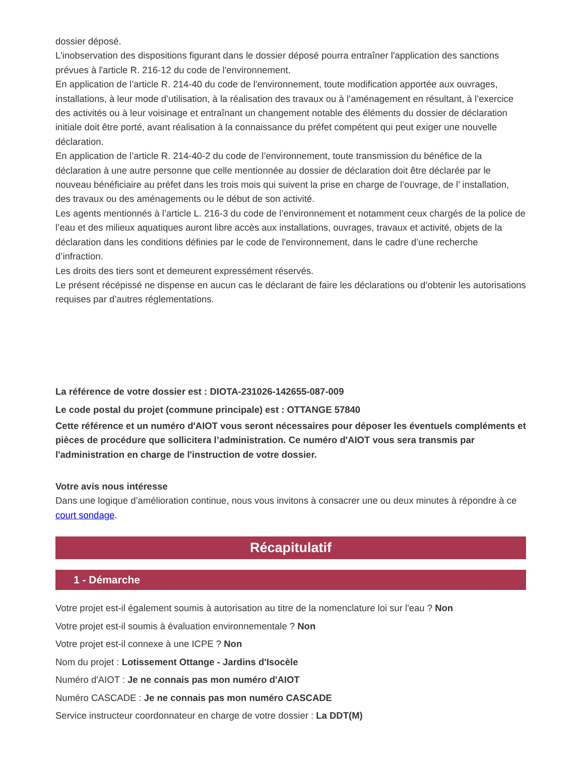dossier déposé.
L'inobservation des dispositions figurant dans le dossier déposé pourra entraîner l'application des sanctions prévues à l'article R. 216-12 du code de l'environnement.
En application de l’article R. 214-40 du code de l'environnement, toute modification apportée aux ouvrages, installations, à leur mode d’utilisation, à la réalisation des travaux ou à l’aménagement en résultant, à l’exercice des activités ou à leur voisinage et entraînant un changement notable des éléments du dossier de déclaration initiale doit être porté, avant réalisation à la connaissance du préfet compétent qui peut exiger une nouvelle déclaration.
En application de l’article R. 214-40-2 du code de l’environnement, toute transmission du bénéfice de la déclaration à une autre personne que celle mentionnée au dossier de déclaration doit être déclarée par le nouveau bénéficiaire au préfet dans les trois mois qui suivent la prise en charge de l’ouvrage, de l’ installation, des travaux ou des aménagements ou le début de son activité.
Les agents mentionnés à l’article L. 216-3 du code de l’environnement et notamment ceux chargés de la police de l’eau et des milieux aquatiques auront libre accès aux installations, ouvrages, travaux et activité, objets de la déclaration dans les conditions définies par le code de l'environnement, dans le cadre d’une recherche d’infraction.
Les droits des tiers sont et demeurent expressément réservés.
Le présent récépissé ne dispense en aucun cas le déclarant de faire les déclarations ou d’obtenir les autorisations requises par d’autres réglementations.
La référence de votre dossier est : DIOTA-231026-142655-087-009
Le code postal du projet (commune principale) est : OTTANGE 57840
Cette référence et un numéro d'AIOT vous seront nécessaires pour déposer les éventuels compléments et pièces de procédure que sollicitera l’administration. Ce numéro d'AIOT vous sera transmis par l'administration en charge de l'instruction de votre dossier.
Votre avis nous intéresse
Dans une logique d’amélioration continue, nous vous invitons à consacrer une ou deux minutes à répondre à ce court sondage.
Récapitulatif
1 - Démarche
Votre projet est-il également soumis à autorisation au titre de la nomenclature loi sur l'eau ? Non
Votre projet est-il soumis à évaluation environnementale ? Non
Votre projet est-il connexe à une ICPE ? Non
Nom du projet : Lotissement Ottange - Jardins d'Isocèle
Numéro d'AIOT : Je ne connais pas mon numéro d'AIOT
Numéro CASCADE : Je ne connais pas mon numéro CASCADE
Service instructeur coordonnateur en charge de votre dossier : La DDT(M)